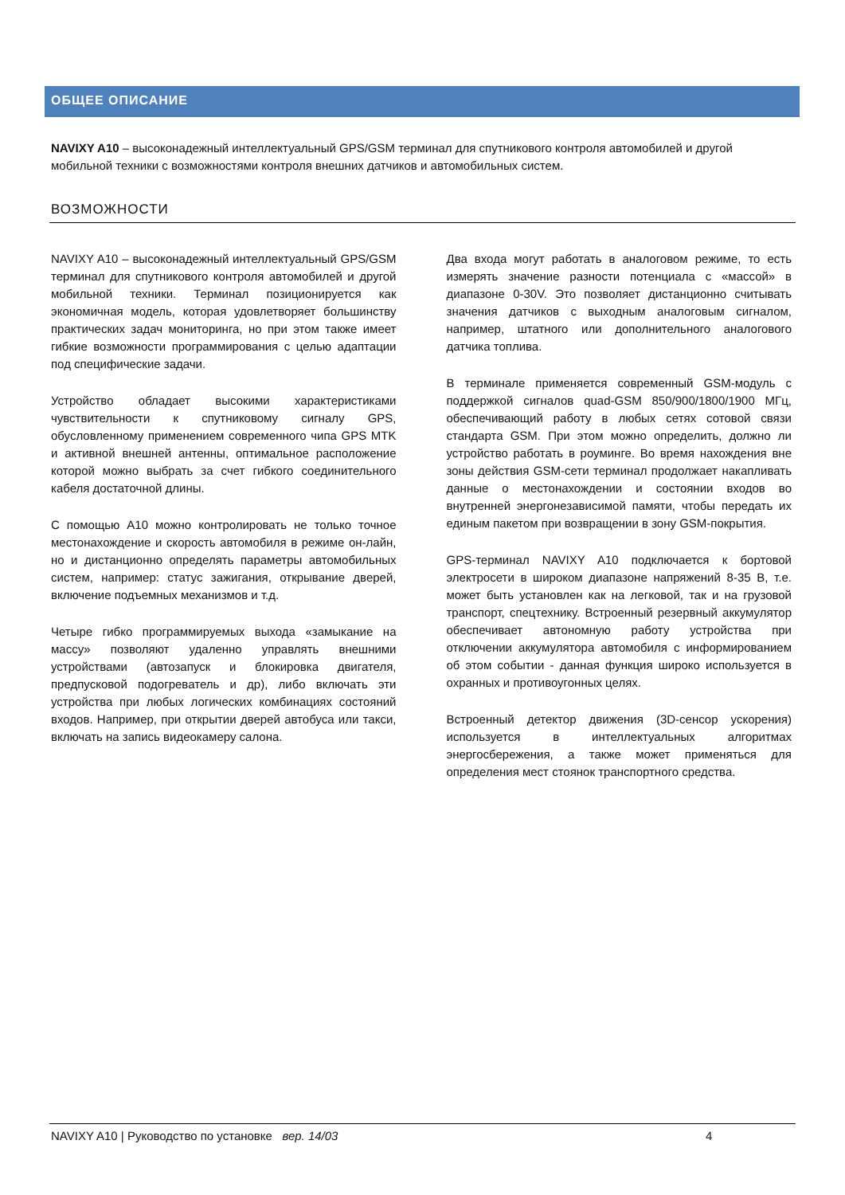ОБЩЕЕ ОПИСАНИЕ
NAVIXY A10 – высоконадежный интеллектуальный GPS/GSM терминал для спутникового контроля автомобилей и другой мобильной техники с возможностями контроля внешних датчиков и автомобильных систем.
ВОЗМОЖНОСТИ
NAVIXY A10 – высоконадежный интеллектуальный GPS/GSM терминал для спутникового контроля автомобилей и другой мобильной техники. Терминал позиционируется как экономичная модель, которая удовлетворяет большинству практических задач мониторинга, но при этом также имеет гибкие возможности программирования с целью адаптации под специфические задачи.
Устройство обладает высокими характеристиками чувствительности к спутниковому сигналу GPS, обусловленному применением современного чипа GPS MTK и активной внешней антенны, оптимальное расположение которой можно выбрать за счет гибкого соединительного кабеля достаточной длины.
С помощью A10 можно контролировать не только точное местонахождение и скорость автомобиля в режиме он-лайн, но и дистанционно определять параметры автомобильных систем, например: статус зажигания, открывание дверей, включение подъемных механизмов и т.д.
Четыре гибко программируемых выхода «замыкание на массу» позволяют удаленно управлять внешними устройствами (автозапуск и блокировка двигателя, предпусковой подогреватель и др), либо включать эти устройства при любых логических комбинациях состояний входов. Например, при открытии дверей автобуса или такси, включать на запись видеокамеру салона.
Два входа могут работать в аналоговом режиме, то есть измерять значение разности потенциала с «массой» в диапазоне 0-30V. Это позволяет дистанционно считывать значения датчиков с выходным аналоговым сигналом, например, штатного или дополнительного аналогового датчика топлива.
В терминале применяется современный GSM-модуль с поддержкой сигналов quad-GSM 850/900/1800/1900 МГц, обеспечивающий работу в любых сетях сотовой связи стандарта GSM. При этом можно определить, должно ли устройство работать в роуминге. Во время нахождения вне зоны действия GSM-сети терминал продолжает накапливать данные о местонахождении и состоянии входов во внутренней энергонезависимой памяти, чтобы передать их единым пакетом при возвращении в зону GSM-покрытия.
GPS-терминал NAVIXY A10 подключается к бортовой электросети в широком диапазоне напряжений 8-35 В, т.е. может быть установлен как на легковой, так и на грузовой транспорт, спецтехнику. Встроенный резервный аккумулятор обеспечивает автономную работу устройства при отключении аккумулятора автомобиля с информированием об этом событии - данная функция широко используется в охранных и противоугонных целях.
Встроенный детектор движения (3D-сенсор ускорения) используется в интеллектуальных алгоритмах энергосбережения, а также может применяться для определения мест стоянок транспортного средства.
NAVIXY A10 | Руководство по установке вер. 14/03 4